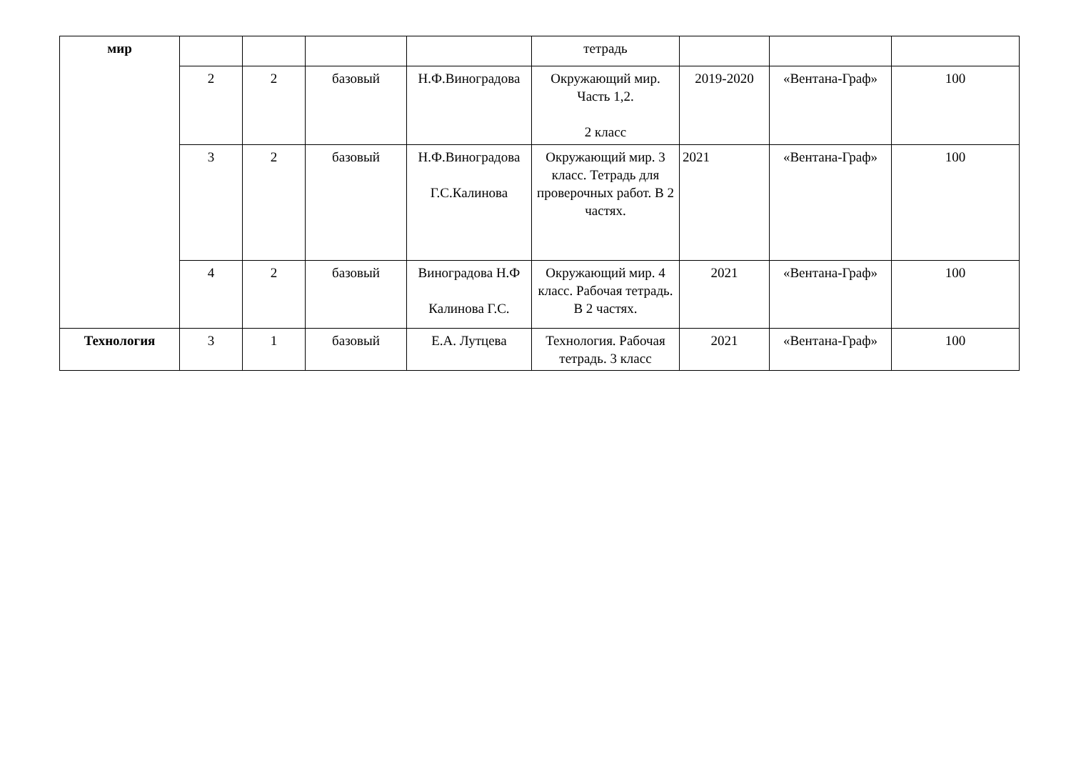| мир | | | | | тетрадь | | | |
| | 2 | 2 | базовый | Н.Ф.Виноградова | Окружающий мир. Часть 1,2. 2 класс | 2019-2020 | «Вентана-Граф» | 100 |
| | 3 | 2 | базовый | Н.Ф.Виноградова Г.С.Калинова | Окружающий мир. 3 класс. Тетрадь для проверочных работ. В 2 частях. | 2021 | «Вентана-Граф» | 100 |
| | 4 | 2 | базовый | Виноградова Н.Ф Калинова Г.С. | Окружающий мир. 4 класс. Рабочая тетрадь. В 2 частях. | 2021 | «Вентана-Граф» | 100 |
| Технология | 3 | 1 | базовый | Е.А. Лутцева | Технология. Рабочая тетрадь. 3 класс | 2021 | «Вентана-Граф» | 100 |